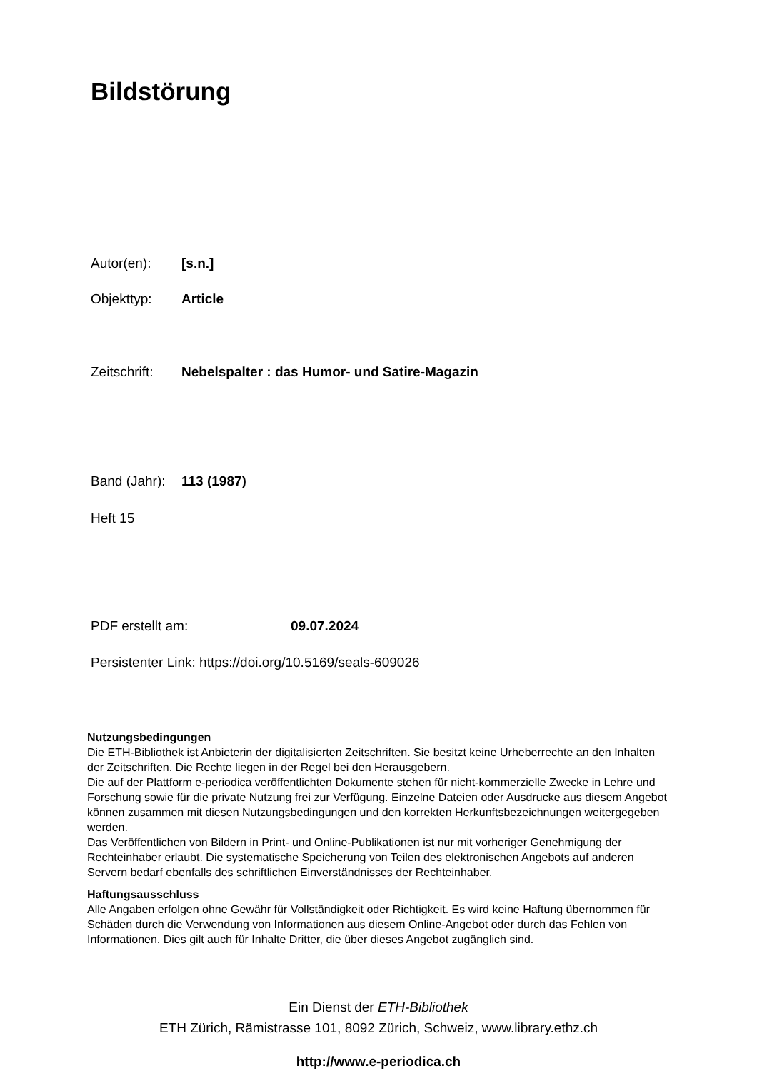Bildstörung
Autor(en): [s.n.]
Objekttyp: Article
Zeitschrift: Nebelspalter : das Humor- und Satire-Magazin
Band (Jahr): 113 (1987)
Heft 15
PDF erstellt am: 09.07.2024
Persistenter Link: https://doi.org/10.5169/seals-609026
Nutzungsbedingungen
Die ETH-Bibliothek ist Anbieterin der digitalisierten Zeitschriften. Sie besitzt keine Urheberrechte an den Inhalten der Zeitschriften. Die Rechte liegen in der Regel bei den Herausgebern.
Die auf der Plattform e-periodica veröffentlichten Dokumente stehen für nicht-kommerzielle Zwecke in Lehre und Forschung sowie für die private Nutzung frei zur Verfügung. Einzelne Dateien oder Ausdrucke aus diesem Angebot können zusammen mit diesen Nutzungsbedingungen und den korrekten Herkunftsbezeichnungen weitergegeben werden.
Das Veröffentlichen von Bildern in Print- und Online-Publikationen ist nur mit vorheriger Genehmigung der Rechteinhaber erlaubt. Die systematische Speicherung von Teilen des elektronischen Angebots auf anderen Servern bedarf ebenfalls des schriftlichen Einverständnisses der Rechteinhaber.
Haftungsausschluss
Alle Angaben erfolgen ohne Gewähr für Vollständigkeit oder Richtigkeit. Es wird keine Haftung übernommen für Schäden durch die Verwendung von Informationen aus diesem Online-Angebot oder durch das Fehlen von Informationen. Dies gilt auch für Inhalte Dritter, die über dieses Angebot zugänglich sind.
Ein Dienst der ETH-Bibliothek
ETH Zürich, Rämistrasse 101, 8092 Zürich, Schweiz, www.library.ethz.ch
http://www.e-periodica.ch